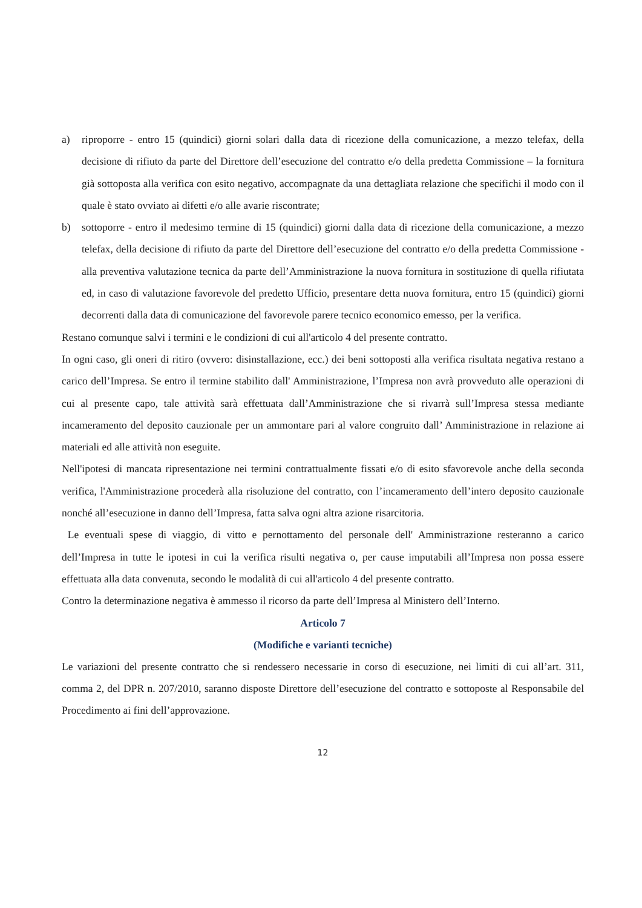a) riproporre - entro 15 (quindici) giorni solari dalla data di ricezione della comunicazione, a mezzo telefax, della decisione di rifiuto da parte del Direttore dell’esecuzione del contratto e/o della predetta Commissione – la fornitura già sottoposta alla verifica con esito negativo, accompagnate da una dettagliata relazione che specifichi il modo con il quale è stato ovviato ai difetti e/o alle avarie riscontrate;
b) sottoporre - entro il medesimo termine di 15 (quindici) giorni dalla data di ricezione della comunicazione, a mezzo telefax, della decisione di rifiuto da parte del Direttore dell’esecuzione del contratto e/o della predetta Commissione - alla preventiva valutazione tecnica da parte dell’Amministrazione la nuova fornitura in sostituzione di quella rifiutata ed, in caso di valutazione favorevole del predetto Ufficio, presentare detta nuova fornitura, entro 15 (quindici) giorni decorrenti dalla data di comunicazione del favorevole parere tecnico economico emesso, per la verifica.
Restano comunque salvi i termini e le condizioni di cui all'articolo 4 del presente contratto.
In ogni caso, gli oneri di ritiro (ovvero: disinstallazione, ecc.) dei beni sottoposti alla verifica risultata negativa restano a carico dell’Impresa. Se entro il termine stabilito dall' Amministrazione, l’Impresa non avrà provveduto alle operazioni di cui al presente capo, tale attività sarà effettuata dall’Amministrazione che si rivarrà sull’Impresa stessa mediante incameramento del deposito cauzionale per un ammontare pari al valore congruito dall’ Amministrazione in relazione ai materiali ed alle attività non eseguite.
Nell'ipotesi di mancata ripresentazione nei termini contrattualmente fissati e/o di esito sfavorevole anche della seconda verifica, l'Amministrazione procederà alla risoluzione del contratto, con l’incameramento dell’intero deposito cauzionale nonché all’esecuzione in danno dell’Impresa, fatta salva ogni altra azione risarcitoria.
Le eventuali spese di viaggio, di vitto e pernottamento del personale dell' Amministrazione resteranno a carico dell’Impresa in tutte le ipotesi in cui la verifica risulti negativa o, per cause imputabili all’Impresa non possa essere effettuata alla data convenuta, secondo le modalità di cui all'articolo 4 del presente contratto.
Contro la determinazione negativa è ammesso il ricorso da parte dell’Impresa al Ministero dell’Interno.
Articolo 7
(Modifiche e varianti tecniche)
Le variazioni del presente contratto che si rendessero necessarie in corso di esecuzione, nei limiti di cui all’art. 311, comma 2, del DPR n. 207/2010, saranno disposte Direttore dell’esecuzione del contratto e sottoposte al Responsabile del Procedimento ai fini dell’approvazione.
12